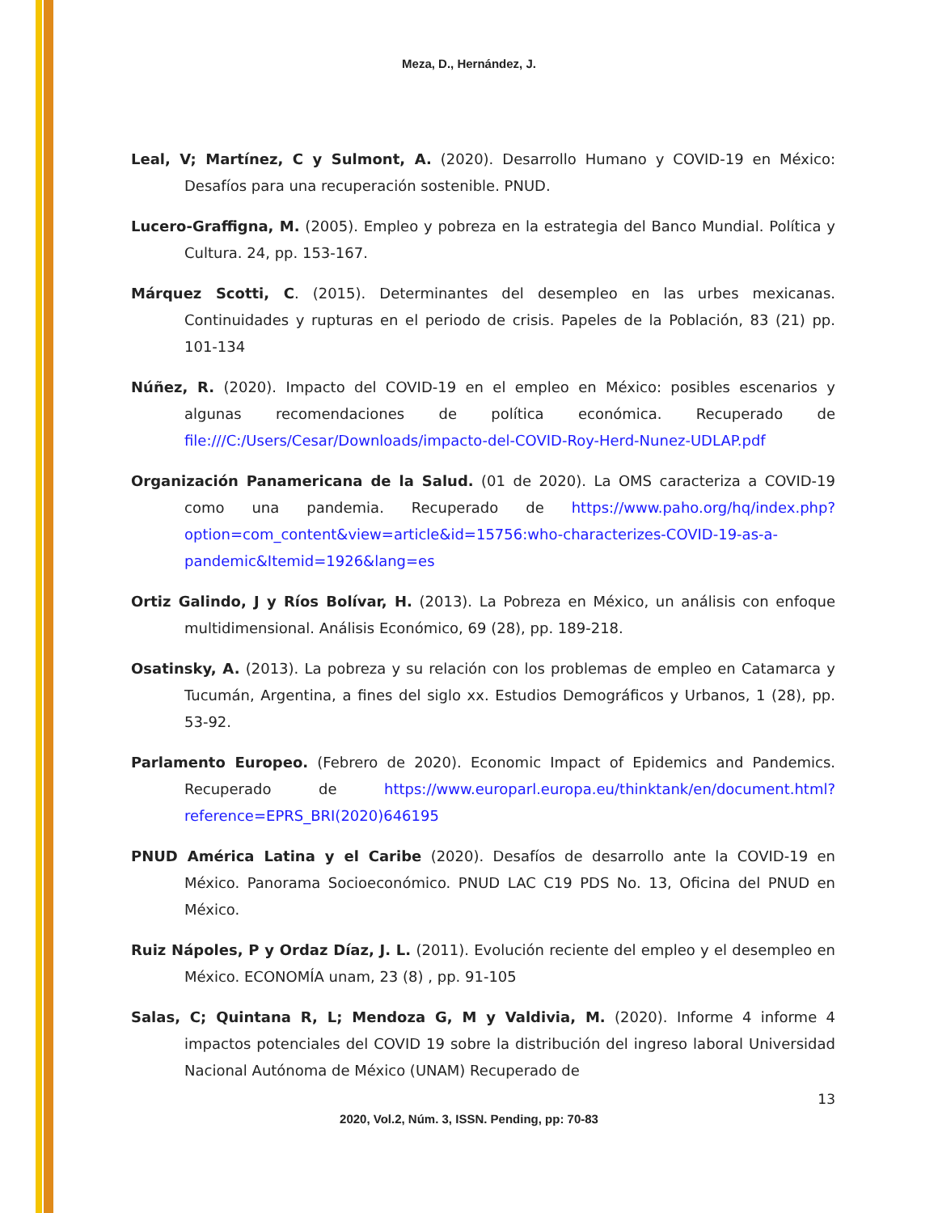Meza, D., Hernández, J.
Leal, V; Martínez, C y Sulmont, A. (2020). Desarrollo Humano y COVID-19 en México: Desafíos para una recuperación sostenible. PNUD.
Lucero-Graffigna, M. (2005). Empleo y pobreza en la estrategia del Banco Mundial. Política y Cultura. 24, pp. 153-167.
Márquez Scotti, C. (2015). Determinantes del desempleo en las urbes mexicanas. Continuidades y rupturas en el periodo de crisis. Papeles de la Población, 83 (21) pp. 101-134
Núñez, R. (2020). Impacto del COVID-19 en el empleo en México: posibles escenarios y algunas recomendaciones de política económica. Recuperado de file:///C:/Users/Cesar/Downloads/impacto-del-COVID-Roy-Herd-Nunez-UDLAP.pdf
Organización Panamericana de la Salud. (01 de 2020). La OMS caracteriza a COVID-19 como una pandemia. Recuperado de https://www.paho.org/hq/index.php?option=com_content&view=article&id=15756:who-characterizes-COVID-19-as-a-pandemic&Itemid=1926&lang=es
Ortiz Galindo, J y Ríos Bolívar, H. (2013). La Pobreza en México, un análisis con enfoque multidimensional. Análisis Económico, 69 (28), pp. 189-218.
Osatinsky, A. (2013). La pobreza y su relación con los problemas de empleo en Catamarca y Tucumán, Argentina, a fines del siglo xx. Estudios Demográficos y Urbanos, 1 (28), pp. 53-92.
Parlamento Europeo. (Febrero de 2020). Economic Impact of Epidemics and Pandemics. Recuperado de https://www.europarl.europa.eu/thinktank/en/document.html?reference=EPRS_BRI(2020)646195
PNUD América Latina y el Caribe (2020). Desafíos de desarrollo ante la COVID-19 en México. Panorama Socioeconómico. PNUD LAC C19 PDS No. 13, Oficina del PNUD en México.
Ruiz Nápoles, P y Ordaz Díaz, J. L. (2011). Evolución reciente del empleo y el desempleo en México. ECONOMÍA unam, 23 (8) , pp. 91-105
Salas, C; Quintana R, L; Mendoza G, M y Valdivia, M. (2020). Informe 4 informe 4 impactos potenciales del COVID 19 sobre la distribución del ingreso laboral Universidad Nacional Autónoma de México (UNAM) Recuperado de
13
2020, Vol.2, Núm. 3, ISSN. Pending, pp: 70-83